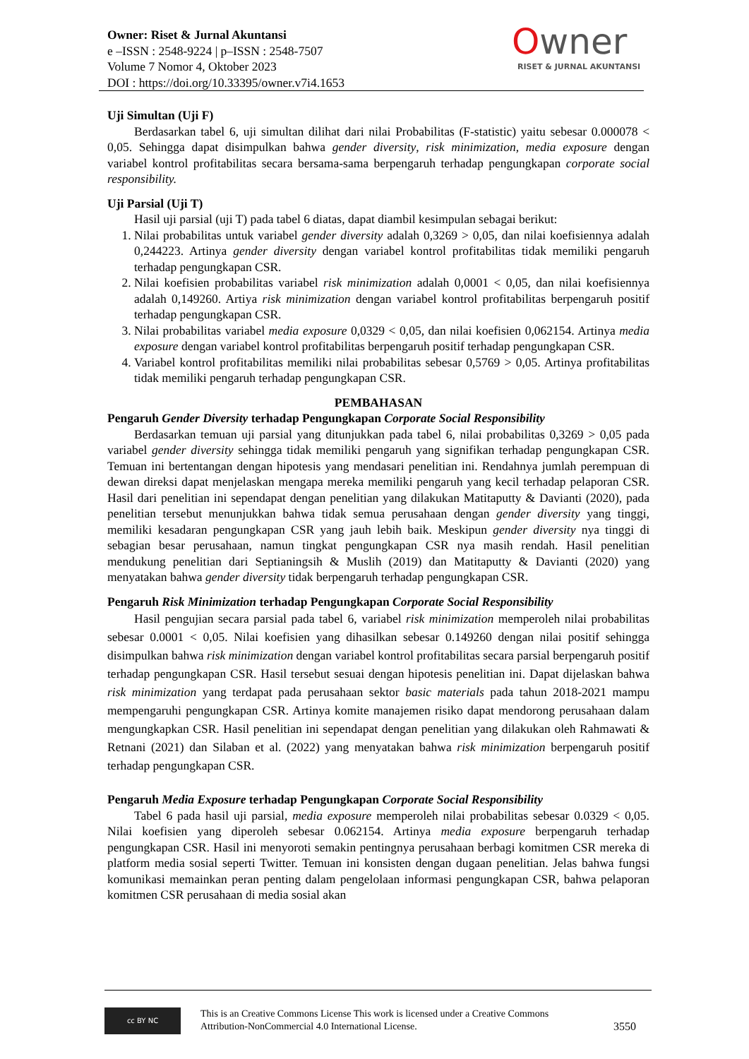Owner: Riset & Jurnal Akuntansi
e –ISSN : 2548-9224 | p–ISSN : 2548-7507
Volume 7 Nomor 4, Oktober 2023
DOI : https://doi.org/10.33395/owner.v7i4.1653
Owner
RISET & JURNAL AKUNTANSI
Uji Simultan (Uji F)
Berdasarkan tabel 6, uji simultan dilihat dari nilai Probabilitas (F-statistic) yaitu sebesar 0.000078 < 0,05. Sehingga dapat disimpulkan bahwa gender diversity, risk minimization, media exposure dengan variabel kontrol profitabilitas secara bersama-sama berpengaruh terhadap pengungkapan corporate social responsibility.
Uji Parsial (Uji T)
Hasil uji parsial (uji T) pada tabel 6 diatas, dapat diambil kesimpulan sebagai berikut:
1. Nilai probabilitas untuk variabel gender diversity adalah 0,3269 > 0,05, dan nilai koefisiennya adalah 0,244223. Artinya gender diversity dengan variabel kontrol profitabilitas tidak memiliki pengaruh terhadap pengungkapan CSR.
2. Nilai koefisien probabilitas variabel risk minimization adalah 0,0001 < 0,05, dan nilai koefisiennya adalah 0,149260. Artiya risk minimization dengan variabel kontrol profitabilitas berpengaruh positif terhadap pengungkapan CSR.
3. Nilai probabilitas variabel media exposure 0,0329 < 0,05, dan nilai koefisien 0,062154. Artinya media exposure dengan variabel kontrol profitabilitas berpengaruh positif terhadap pengungkapan CSR.
4. Variabel kontrol profitabilitas memiliki nilai probabilitas sebesar 0,5769 > 0,05. Artinya profitabilitas tidak memiliki pengaruh terhadap pengungkapan CSR.
PEMBAHASAN
Pengaruh Gender Diversity terhadap Pengungkapan Corporate Social Responsibility
Berdasarkan temuan uji parsial yang ditunjukkan pada tabel 6, nilai probabilitas 0,3269 > 0,05 pada variabel gender diversity sehingga tidak memiliki pengaruh yang signifikan terhadap pengungkapan CSR. Temuan ini bertentangan dengan hipotesis yang mendasari penelitian ini. Rendahnya jumlah perempuan di dewan direksi dapat menjelaskan mengapa mereka memiliki pengaruh yang kecil terhadap pelaporan CSR. Hasil dari penelitian ini sependapat dengan penelitian yang dilakukan Matitaputty & Davianti (2020), pada penelitian tersebut menunjukkan bahwa tidak semua perusahaan dengan gender diversity yang tinggi, memiliki kesadaran pengungkapan CSR yang jauh lebih baik. Meskipun gender diversity nya tinggi di sebagian besar perusahaan, namun tingkat pengungkapan CSR nya masih rendah. Hasil penelitian mendukung penelitian dari Septianingsih & Muslih (2019) dan Matitaputty & Davianti (2020) yang menyatakan bahwa gender diversity tidak berpengaruh terhadap pengungkapan CSR.
Pengaruh Risk Minimization terhadap Pengungkapan Corporate Social Responsibility
Hasil pengujian secara parsial pada tabel 6, variabel risk minimization memperoleh nilai probabilitas sebesar 0.0001 < 0,05. Nilai koefisien yang dihasilkan sebesar 0.149260 dengan nilai positif sehingga disimpulkan bahwa risk minimization dengan variabel kontrol profitabilitas secara parsial berpengaruh positif terhadap pengungkapan CSR. Hasil tersebut sesuai dengan hipotesis penelitian ini. Dapat dijelaskan bahwa risk minimization yang terdapat pada perusahaan sektor basic materials pada tahun 2018-2021 mampu mempengaruhi pengungkapan CSR. Artinya komite manajemen risiko dapat mendorong perusahaan dalam mengungkapkan CSR. Hasil penelitian ini sependapat dengan penelitian yang dilakukan oleh Rahmawati & Retnani (2021) dan Silaban et al. (2022) yang menyatakan bahwa risk minimization berpengaruh positif terhadap pengungkapan CSR.
Pengaruh Media Exposure terhadap Pengungkapan Corporate Social Responsibility
Tabel 6 pada hasil uji parsial, media exposure memperoleh nilai probabilitas sebesar 0.0329 < 0,05. Nilai koefisien yang diperoleh sebesar 0.062154. Artinya media exposure berpengaruh terhadap pengungkapan CSR. Hasil ini menyoroti semakin pentingnya perusahaan berbagi komitmen CSR mereka di platform media sosial seperti Twitter. Temuan ini konsisten dengan dugaan penelitian. Jelas bahwa fungsi komunikasi memainkan peran penting dalam pengelolaan informasi pengungkapan CSR, bahwa pelaporan komitmen CSR perusahaan di media sosial akan
cc BY NC
This is an Creative Commons License This work is licensed under a Creative Commons Attribution-NonCommercial 4.0 International License.
3550